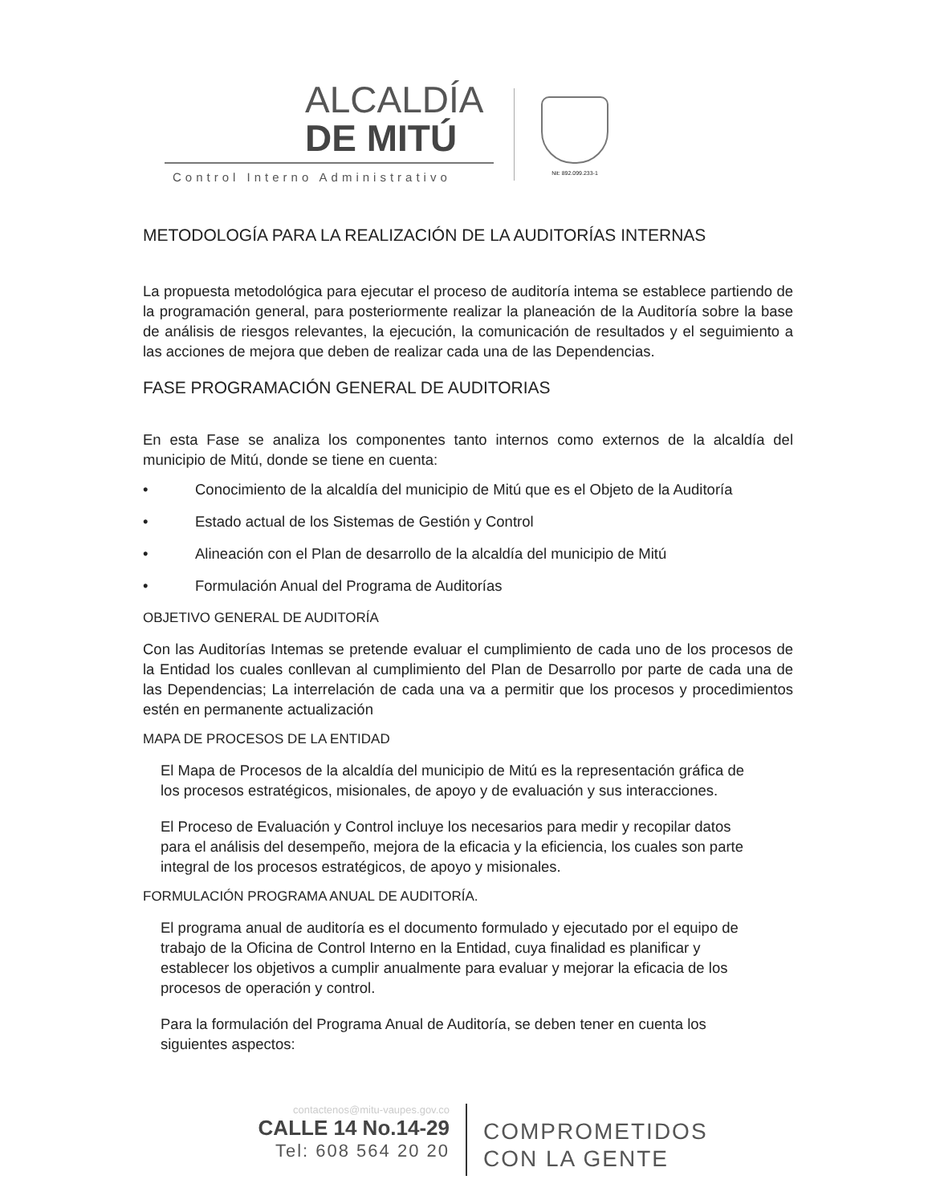ALCALDÍA
DE MITÚ
Control Interno Administrativo
Nit: 892.099.233-1
METODOLOGÍA PARA LA REALIZACIÓN DE LA AUDITORÍAS INTERNAS
La propuesta metodológica para ejecutar el proceso de auditoría intema se establece partiendo de la programación general, para posteriormente realizar la planeación de la Auditoría sobre la base de análisis de riesgos relevantes, la ejecución, la comunicación de resultados y el seguimiento a las acciones de mejora que deben de realizar cada una de las Dependencias.
FASE PROGRAMACIÓN GENERAL DE AUDITORIAS
En esta Fase se analiza los componentes tanto internos como externos de la alcaldía del municipio de Mitú, donde se tiene en cuenta:
• Conocimiento de la alcaldía del municipio de Mitú que es el Objeto de la Auditoría
• Estado actual de los Sistemas de Gestión y Control
• Alineación con el Plan de desarrollo de la alcaldía del municipio de Mitú
• Formulación Anual del Programa de Auditorías
OBJETIVO GENERAL DE AUDITORÍA
Con las Auditorías Intemas se pretende evaluar el cumplimiento de cada uno de los procesos de la Entidad los cuales conllevan al cumplimiento del Plan de Desarrollo por parte de cada una de las Dependencias; La interrelación de cada una va a permitir que los procesos y procedimientos estén en permanente actualización
MAPA DE PROCESOS DE LA ENTIDAD
El Mapa de Procesos de la alcaldía del municipio de Mitú es la representación gráfica de los procesos estratégicos, misionales, de apoyo y de evaluación y sus interacciones.
El Proceso de Evaluación y Control incluye los necesarios para medir y recopilar datos para el análisis del desempeño, mejora de la eficacia y la eficiencia, los cuales son parte integral de los procesos estratégicos, de apoyo y misionales.
FORMULACIÓN PROGRAMA ANUAL DE AUDITORÍA.
El programa anual de auditoría es el documento formulado y ejecutado por el equipo de trabajo de la Oficina de Control Interno en la Entidad, cuya finalidad es planificar y establecer los objetivos a cumplir anualmente para evaluar y mejorar la eficacia de los procesos de operación y control.
Para la formulación del Programa Anual de Auditoría, se deben tener en cuenta los siguientes aspectos:
contactenos@mitu-vaupes.gov.co
CALLE 14 No.14-29
Tel: 608 564 20 20
COMPROMETIDOS
CON LA GENTE